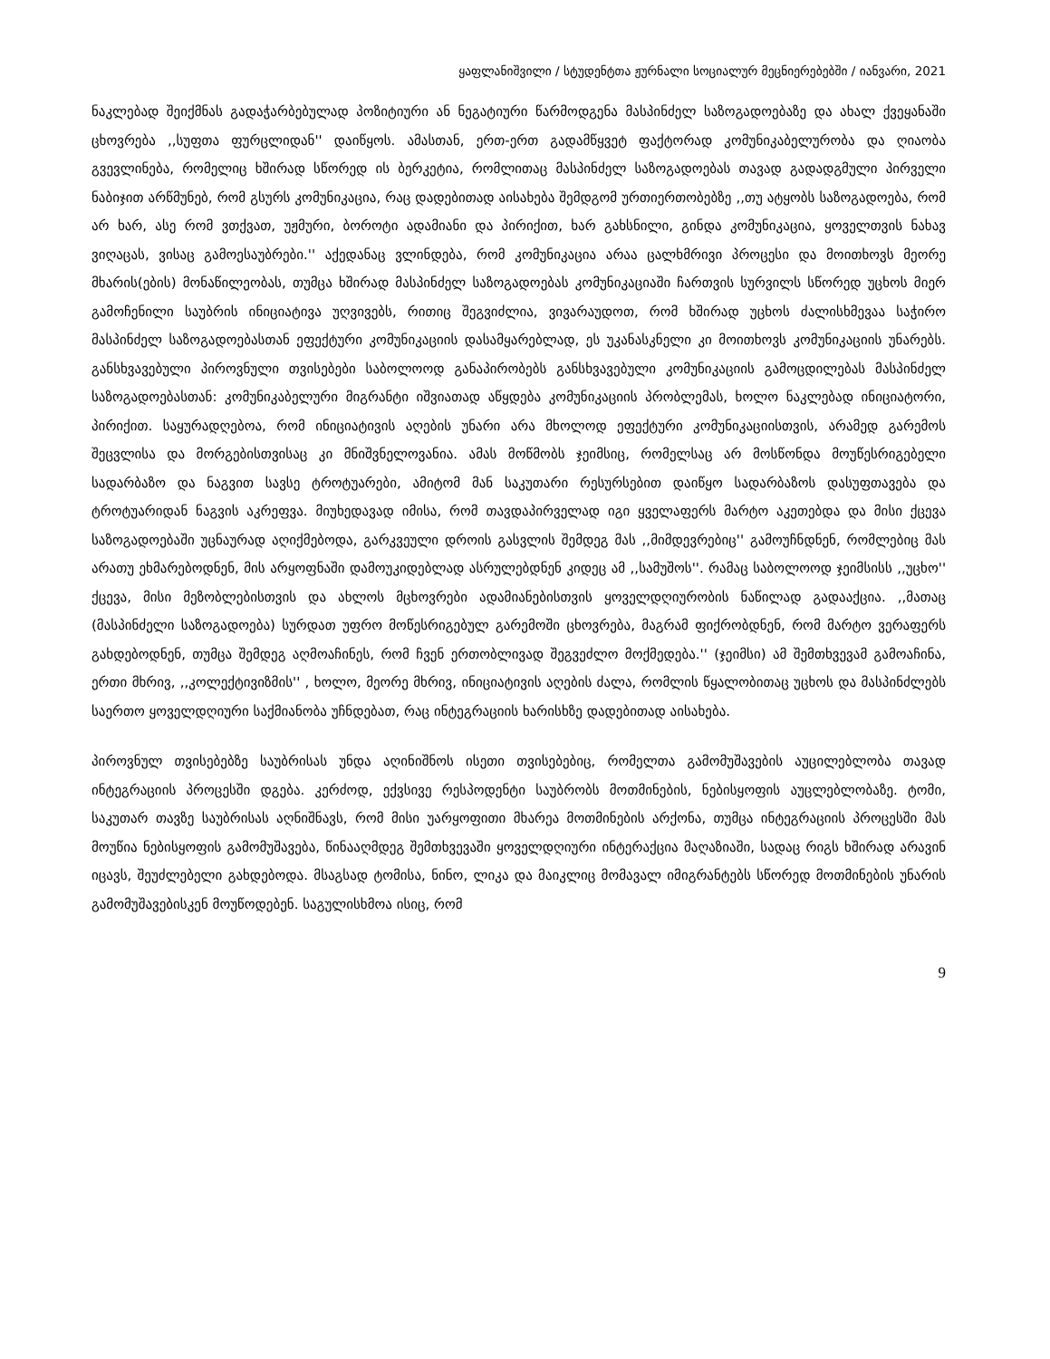ყაფლანიშვილი / სტუდენტთა ჟურნალი სოციალურ მეცნიერებებში / იანვარი, 2021
ნაკლებად შეიქმნას გადაჭარბებულად პოზიტიური ან ნეგატიური წარმოდგენა მასპინძელ საზოგადოებაზე და ახალ ქვეყანაში ცხოვრება ,,სუფთა ფურცლიდან'' დაიწყოს. ამასთან, ერთ-ერთ გადამწყვეტ ფაქტორად კომუნიკაბელურობა და ღიაობა გვევლინება, რომელიც ხშირად სწორედ ის ბერკეტია, რომლითაც მასპინძელ საზოგადოებას თავად გადადგმული პირველი ნაბიჯით არწმუნებ, რომ გსურს კომუნიკაცია, რაც დადებითად აისახება შემდგომ ურთიერთობებზე ,,თუ ატყობს საზოგადოება, რომ არ ხარ, ასე რომ ვთქვათ, უჟმური, ბოროტი ადამიანი და პირიქით, ხარ გახსნილი, გინდა კომუნიკაცია, ყოველთვის ნახავ ვიღაცას, ვისაც გამოესაუბრები.'' აქედანაც ვლინდება, რომ კომუნიკაცია არაა ცალხმრივი პროცესი და მოითხოვს მეორე მხარის(ების) მონაწილეობას, თუმცა ხშირად მასპინძელ საზოგადოებას კომუნიკაციაში ჩართვის სურვილს სწორედ უცხოს მიერ გამოჩენილი საუბრის ინიციატივა უღვივებს, რითიც შეგვიძლია, ვივარაუდოთ, რომ ხშირად უცხოს ძალისხმევაა საჭირო მასპინძელ საზოგადოებასთან ეფექტური კომუნიკაციის დასამყარებლად, ეს უკანასკნელი კი მოითხოვს კომუნიკაციის უნარებს. განსხვავებული პიროვნული თვისებები საბოლოოდ განაპირობებს განსხვავებული კომუნიკაციის გამოცდილებას მასპინძელ საზოგადოებასთან: კომუნიკაბელური მიგრანტი იშვიათად აწყდება კომუნიკაციის პრობლემას, ხოლო ნაკლებად ინიციატორი, პირიქით. საყურადღებოა, რომ ინიციატივის აღების უნარი არა მხოლოდ ეფექტური კომუნიკაციისთვის, არამედ გარემოს შეცვლისა და მორგებისთვისაც კი მნიშვნელოვანია. ამას მოწმობს ჯეიმსიც, რომელსაც არ მოსწონდა მოუწესრიგებელი სადარბაზო და ნაგვით სავსე ტროტუარები, ამიტომ მან საკუთარი რესურსებით დაიწყო სადარბაზოს დასუფთავება და ტროტუარიდან ნაგვის აკრეფვა. მიუხედავად იმისა, რომ თავდაპირველად იგი ყველაფერს მარტო აკეთებდა და მისი ქცევა საზოგადოებაში უცნაურად აღიქმებოდა, გარკვეული დროის გასვლის შემდეგ მას ,,მიმდევრებიც'' გამოუჩნდნენ, რომლებიც მას არათუ ეხმარებოდნენ, მის არყოფნაში დამოუკიდებლად ასრულებდნენ კიდეც ამ ,,სამუშოს''. რამაც საბოლოოდ ჯეიმსისს ,,უცხო'' ქცევა, მისი მეზობლებისთვის და ახლოს მცხოვრები ადამიანებისთვის ყოველდღიურობის ნაწილად გადააქცია. ,,მათაც (მასპინძელი საზოგადოება) სურდათ უფრო მოწესრიგებულ გარემოში ცხოვრება, მაგრამ ფიქრობდნენ, რომ მარტო ვერაფერს გახდებოდნენ, თუმცა შემდეგ აღმოაჩინეს, რომ ჩვენ ერთობლივად შეგვეძლო მოქმედება.'' (ჯეიმსი) ამ შემთხვევამ გამოაჩინა, ერთი მხრივ, ,,კოლექტივიზმის'' , ხოლო, მეორე მხრივ, ინიციატივის აღების ძალა, რომლის წყალობითაც უცხოს და მასპინძლებს საერთო ყოველდღიური საქმიანობა უჩნდებათ, რაც ინტეგრაციის ხარისხზე დადებითად აისახება.
პიროვნულ თვისებებზე საუბრისას უნდა აღინიშნოს ისეთი თვისებებიც, რომელთა გამომუშავების აუცილებლობა თავად ინტეგრაციის პროცესში დგება. კერძოდ, ექვსივე რესპოდენტი საუბრობს მოთმინების, ნებისყოფის აუცლებლობაზე. ტომი, საკუთარ თავზე საუბრისას აღნიშნავს, რომ მისი უარყოფითი მხარეა მოთმინების არქონა, თუმცა ინტეგრაციის პროცესში მას მოუწია ნებისყოფის გამომუშავება, წინააღმდეგ შემთხვევაში ყოველდღიური ინტერაქცია მაღაზიაში, სადაც რიგს ხშირად არავინ იცავს, შეუძლებელი გახდებოდა. მსაგსად ტომისა, ნინო, ლიკა და მაიკლიც მომავალ იმიგრანტებს სწორედ მოთმინების უნარის გამომუშავებისკენ მოუწოდებენ. საგულისხმოა ისიც, რომ
9